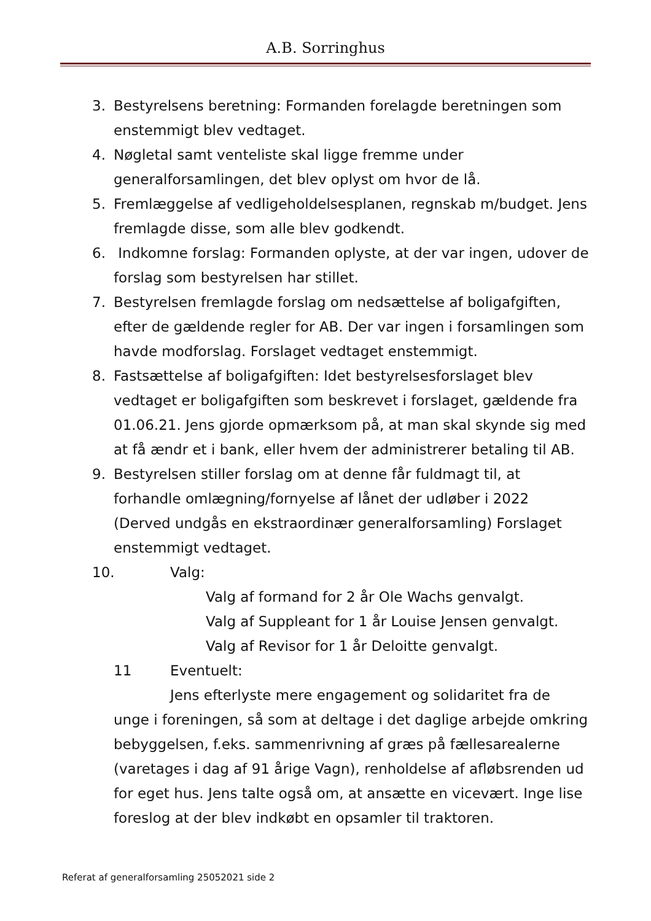A.B. Sorringhus
3. Bestyrelsens beretning: Formanden forelagde beretningen som enstemmigt blev vedtaget.
4. Nøgletal samt venteliste skal ligge fremme under generalforsamlingen, det blev oplyst om hvor de lå.
5. Fremlæggelse af vedligeholdelsesplanen, regnskab m/budget. Jens fremlagde disse, som alle blev godkendt.
6. Indkomne forslag: Formanden oplyste, at der var ingen, udover de forslag som bestyrelsen har stillet.
7. Bestyrelsen fremlagde forslag om nedsættelse af boligafgiften, efter de gældende regler for AB. Der var ingen i forsamlingen som havde modforslag. Forslaget vedtaget enstemmigt.
8. Fastsættelse af boligafgiften: Idet bestyrelsesforslaget blev vedtaget er boligafgiften som beskrevet i forslaget, gældende fra 01.06.21. Jens gjorde opmærksom på, at man skal skynde sig med at få ændr et i bank, eller hvem der administrerer betaling til AB.
9. Bestyrelsen stiller forslag om at denne får fuldmagt til, at forhandle omlægning/fornyelse af lånet der udløber i 2022 (Derved undgås en ekstraordinær generalforsamling) Forslaget enstemmigt vedtaget.
10. Valg:
Valg af formand for 2 år Ole Wachs genvalgt.
Valg af Suppleant for 1 år Louise Jensen genvalgt.
Valg af Revisor for 1 år Deloitte genvalgt.
11 Eventuelt:
Jens efterlyste mere engagement og solidaritet fra de unge i foreningen, så som at deltage i det daglige arbejde omkring bebyggelsen, f.eks. sammenrivning af græs på fællesarealerne (varetages i dag af 91 årige Vagn), renholdelse af afløbsrenden ud for eget hus. Jens talte også om, at ansætte en vicevært. Inge lise foreslog at der blev indkøbt en opsamler til traktoren.
Referat af generalforsamling 25052021 side 2